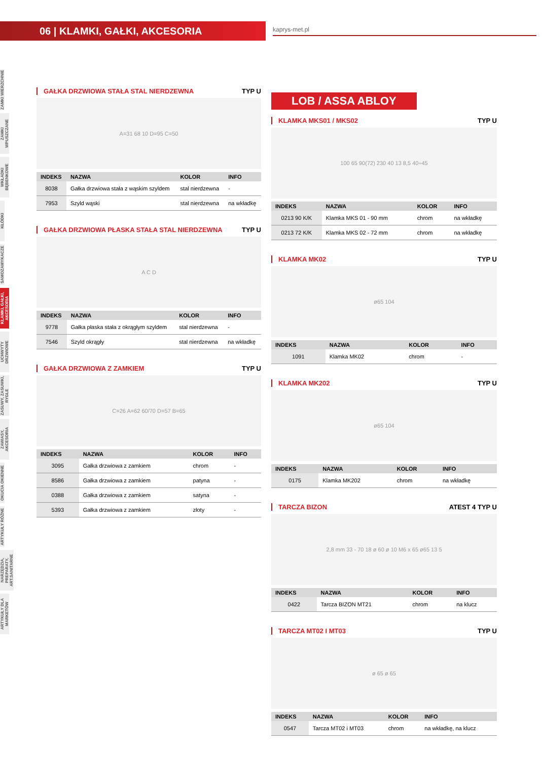06 | KLAMKI, GAŁKI, AKCESORIA
kaprys-met.pl
ZAMKI WIERZCHNIE
ZAMKI WPUSZCZANE
WKŁADKI BĘBENKOWE
KŁÓDKI
SAMOZAMYKACZE
KLAMKI, GAŁKI, AKCESORIA
UCHWYTY DRZWIOWE
ZASUWY, ZASUWKI, RYGLE
ZAWIASY, AKCESORIA
OKUCIA OKIENNE
ARTYKUŁY RÓŻNE
NARZĘDZIA, PREPARATY, ART.SANITARNE
ARTYKUŁY DLA MARKETÓW
GAŁKA DRZWIOWA STAŁA STAL NIERDZEWNA TYP U
A=31 68 10 D=95 C=50
| INDEKS | NAZWA | KOLOR | INFO |
| --- | --- | --- | --- |
| 8038 | Gałka drzwiowa stała z wąskim szyldem | stal nierdzewna | - |
| 7953 | Szyld wąski | stal nierdzewna | na wkładkę |
GAŁKA DRZWIOWA PŁASKA STAŁA STAL NIERDZEWNA TYP U
A C D
| INDEKS | NAZWA | KOLOR | INFO |
| --- | --- | --- | --- |
| 9778 | Gałka płaska stała z okrągłym szyldem | stal nierdzewna | - |
| 7546 | Szyld okrągły | stal nierdzewna | na wkładkę |
GAŁKA DRZWIOWA Z ZAMKIEM TYP U
C=26 A=62 60/70 D=57 B=65
| INDEKS | NAZWA | KOLOR | INFO |
| --- | --- | --- | --- |
| 3095 | Gałka drzwiowa z zamkiem | chrom | - |
| 8586 | Gałka drzwiowa z zamkiem | patyna | - |
| 0388 | Gałka drzwiowa z zamkiem | satyna | - |
| 5393 | Gałka drzwiowa z zamkiem | złoty | - |
LOB / ASSA ABLOY
KLAMKA MKS01 / MKS02 TYP U
100 65 90(72) 230 40 13 8,5 40÷45
| INDEKS | NAZWA | KOLOR | INFO |
| --- | --- | --- | --- |
| 0213 90 K/K | Klamka MKS 01 - 90 mm | chrom | na wkładkę |
| 0213 72 K/K | Klamka MKS 02 - 72 mm | chrom | na wkładkę |
KLAMKA MK02 TYP U
ø65 104
| INDEKS | NAZWA | KOLOR | INFO |
| --- | --- | --- | --- |
| 1091 | Klamka MK02 | chrom | - |
KLAMKA MK202 TYP U
ø65 104
| INDEKS | NAZWA | KOLOR | INFO |
| --- | --- | --- | --- |
| 0175 | Klamka MK202 | chrom | na wkładkę |
TARCZA BIZON ATEST 4 TYP U
2,8 mm 33 - 70 18 ø 60 ø 10 M6 x 65 ø65 13 5
| INDEKS | NAZWA | KOLOR | INFO |
| --- | --- | --- | --- |
| 0422 | Tarcza BIZON MT21 | chrom | na klucz |
TARCZA MT02 I MT03 TYP U
ø 65 ø 65
| INDEKS | NAZWA | KOLOR | INFO |
| --- | --- | --- | --- |
| 0547 | Tarcza MT02 i MT03 | chrom | na wkładkę, na klucz |